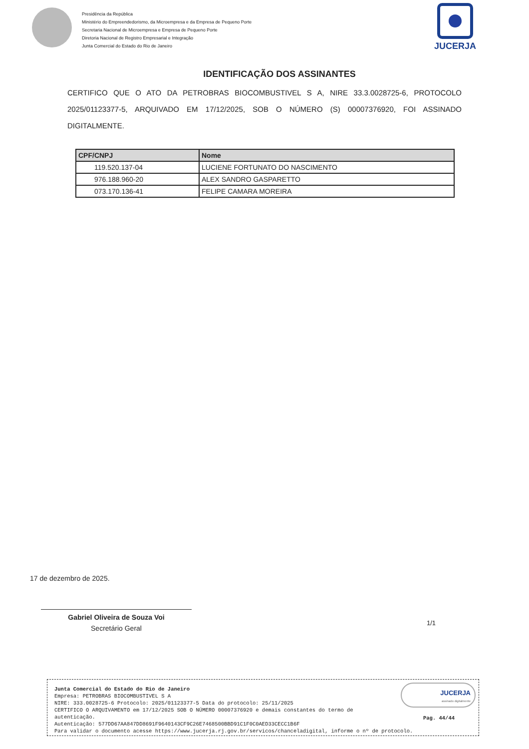Presidência da República
Ministério do Empreendedorismo, da Microempresa e da Empresa de Pequeno Porte
Secretaria Nacional de Microempresa e Empresa de Pequeno Porte
Diretoria Nacional de Registro Empresarial e Integração
Junta Comercial do Estado do Rio de Janeiro
JUCERJA
IDENTIFICAÇÃO DOS ASSINANTES
CERTIFICO QUE O ATO DA PETROBRAS BIOCOMBUSTIVEL S A, NIRE 33.3.0028725-6, PROTOCOLO 2025/01123377-5, ARQUIVADO EM 17/12/2025, SOB O NÚMERO (S) 00007376920, FOI ASSINADO DIGITALMENTE.
| CPF/CNPJ | Nome |
| --- | --- |
| 119.520.137-04 | LUCIENE FORTUNATO DO NASCIMENTO |
| 976.188.960-20 | ALEX SANDRO GASPARETTO |
| 073.170.136-41 | FELIPE CAMARA MOREIRA |
17 de dezembro de 2025.
Gabriel Oliveira de Souza Voi
Secretário Geral
1/1
Junta Comercial do Estado do Rio de Janeiro
Empresa: PETROBRAS BIOCOMBUSTIVEL S A
NIRE: 333.0028725-6 Protocolo: 2025/01123377-5 Data do protocolo: 25/11/2025
CERTIFICO O ARQUIVAMENTO em 17/12/2025 SOB O NÚMERO 00007376920 e demais constantes do termo de
autenticação.
Autenticação: 577DD67AA847DD8691F9640143CF9C26E7468500BBD91C1F0C0AED33CECC1B6F
Para validar o documento acesse https://www.jucerja.rj.gov.br/servicos/chanceladigital, informe o nº de protocolo.
JUCERJA
assinado digitalmente
Pag. 44/44